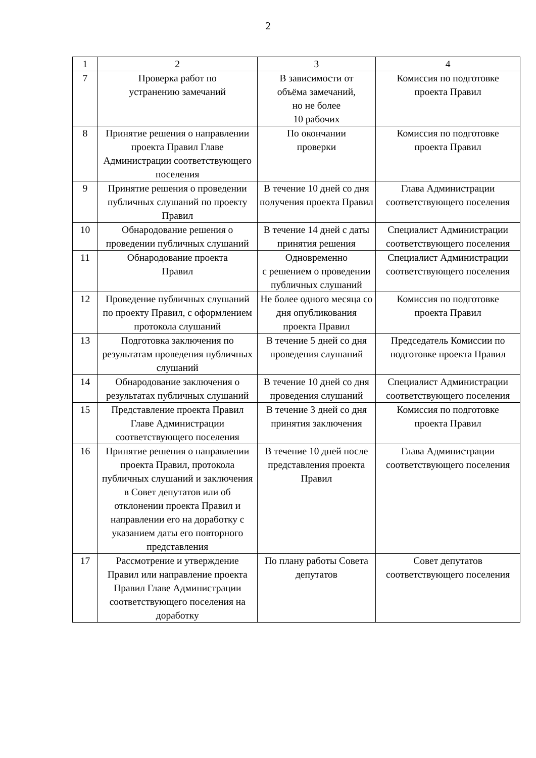2
| 1 | 2 | 3 | 4 |
| --- | --- | --- | --- |
| 7 | Проверка работ по устранению замечаний | В зависимости от объёма замечаний, но не более 10 рабочих | Комиссия по подготовке проекта Правил |
| 8 | Принятие решения о направлении проекта Правил Главе Администрации соответствующего поселения | По окончании проверки | Комиссия по подготовке проекта Правил |
| 9 | Принятие решения о проведении публичных слушаний по проекту Правил | В течение 10 дней со дня получения проекта Правил | Глава Администрации соответствующего поселения |
| 10 | Обнародование решения о проведении публичных слушаний | В течение 14 дней с даты принятия решения | Специалист Администрации соответствующего поселения |
| 11 | Обнародование проекта Правил | Одновременно с решением о проведении публичных слушаний | Специалист Администрации соответствующего поселения |
| 12 | Проведение публичных слушаний по проекту Правил, с оформлением протокола слушаний | Не более одного месяца со дня опубликования проекта Правил | Комиссия по подготовке проекта Правил |
| 13 | Подготовка заключения по результатам проведения публичных слушаний | В течение 5 дней со дня проведения слушаний | Председатель Комиссии по подготовке проекта Правил |
| 14 | Обнародование заключения о результатах публичных слушаний | В течение 10 дней со дня проведения слушаний | Специалист Администрации соответствующего поселения |
| 15 | Представление проекта Правил Главе Администрации соответствующего поселения | В течение 3 дней со дня принятия заключения | Комиссия по подготовке проекта Правил |
| 16 | Принятие решения о направлении проекта Правил, протокола публичных слушаний и заключения в Совет депутатов или об отклонении проекта Правил и направлении его на доработку с указанием даты его повторного представления | В течение 10 дней после представления проекта Правил | Глава Администрации соответствующего поселения |
| 17 | Рассмотрение и утверждение Правил или направление проекта Правил Главе Администрации соответствующего поселения на доработку | По плану работы Совета депутатов | Совет депутатов соответствующего поселения |